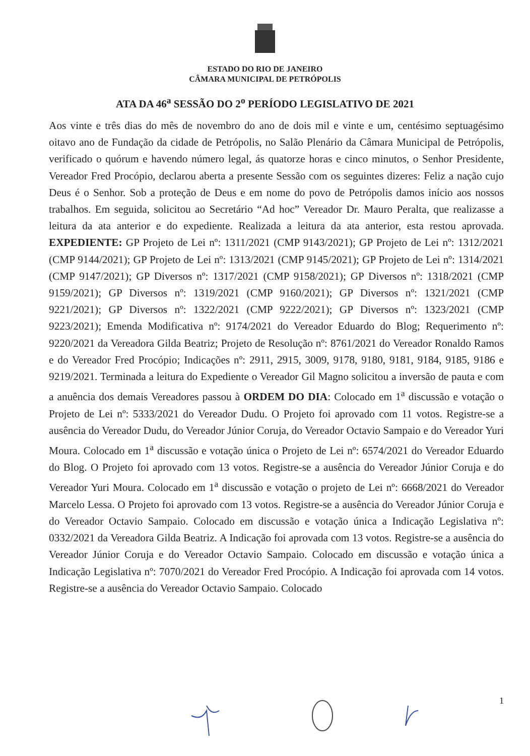ESTADO DO RIO DE JANEIRO
CÂMARA MUNICIPAL DE PETRÓPOLIS
ATA DA 46<sup>a</sup> SESSÃO DO 2<sup>o</sup> PERÍODO LEGISLATIVO DE 2021
Aos vinte e três dias do mês de novembro do ano de dois mil e vinte e um, centésimo septuagésimo oitavo ano de Fundação da cidade de Petrópolis, no Salão Plenário da Câmara Municipal de Petrópolis, verificado o quórum e havendo número legal, ás quatorze horas e cinco minutos, o Senhor Presidente, Vereador Fred Procópio, declarou aberta a presente Sessão com os seguintes dizeres: Feliz a nação cujo Deus é o Senhor. Sob a proteção de Deus e em nome do povo de Petrópolis damos início aos nossos trabalhos. Em seguida, solicitou ao Secretário “Ad hoc” Vereador Dr. Mauro Peralta, que realizasse a leitura da ata anterior e do expediente. Realizada a leitura da ata anterior, esta restou aprovada. EXPEDIENTE: GP Projeto de Lei nº: 1311/2021 (CMP 9143/2021); GP Projeto de Lei nº: 1312/2021 (CMP 9144/2021); GP Projeto de Lei nº: 1313/2021 (CMP 9145/2021); GP Projeto de Lei nº: 1314/2021 (CMP 9147/2021); GP Diversos nº: 1317/2021 (CMP 9158/2021); GP Diversos nº: 1318/2021 (CMP 9159/2021); GP Diversos nº: 1319/2021 (CMP 9160/2021); GP Diversos nº: 1321/2021 (CMP 9221/2021); GP Diversos nº: 1322/2021 (CMP 9222/2021); GP Diversos nº: 1323/2021 (CMP 9223/2021); Emenda Modificativa nº: 9174/2021 do Vereador Eduardo do Blog; Requerimento nº: 9220/2021 da Vereadora Gilda Beatriz; Projeto de Resolução nº: 8761/2021 do Vereador Ronaldo Ramos e do Vereador Fred Procópio; Indicações nº: 2911, 2915, 3009, 9178, 9180, 9181, 9184, 9185, 9186 e 9219/2021. Terminada a leitura do Expediente o Vereador Gil Magno solicitou a inversão de pauta e com a anuência dos demais Vereadores passou à ORDEM DO DIA: Colocado em 1<sup>a</sup> discussão e votação o Projeto de Lei nº: 5333/2021 do Vereador Dudu. O Projeto foi aprovado com 11 votos. Registre-se a ausência do Vereador Dudu, do Vereador Júnior Coruja, do Vereador Octavio Sampaio e do Vereador Yuri Moura. Colocado em 1<sup>a</sup> discussão e votação única o Projeto de Lei nº: 6574/2021 do Vereador Eduardo do Blog. O Projeto foi aprovado com 13 votos. Registre-se a ausência do Vereador Júnior Coruja e do Vereador Yuri Moura. Colocado em 1<sup>a</sup> discussão e votação o projeto de Lei nº: 6668/2021 do Vereador Marcelo Lessa. O Projeto foi aprovado com 13 votos. Registre-se a ausência do Vereador Júnior Coruja e do Vereador Octavio Sampaio. Colocado em discussão e votação única a Indicação Legislativa nº: 0332/2021 da Vereadora Gilda Beatriz. A Indicação foi aprovada com 13 votos. Registre-se a ausência do Vereador Júnior Coruja e do Vereador Octavio Sampaio. Colocado em discussão e votação única a Indicação Legislativa nº: 7070/2021 do Vereador Fred Procópio. A Indicação foi aprovada com 14 votos. Registre-se a ausência do Vereador Octavio Sampaio. Colocado
1